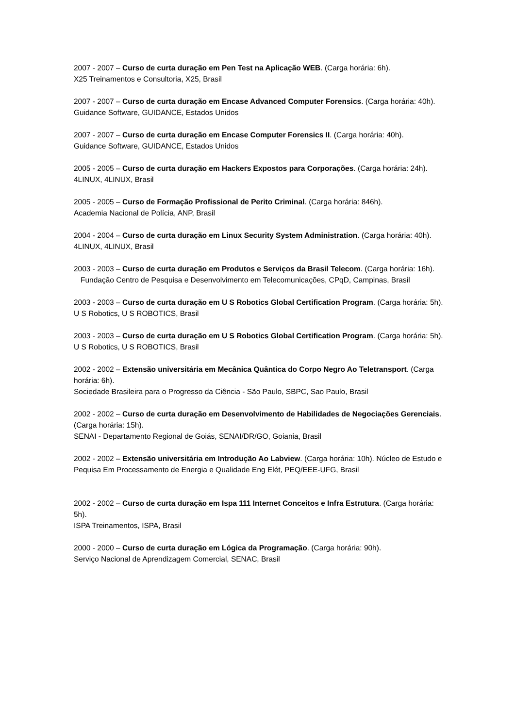2007 - 2007 – Curso de curta duração em Pen Test na Aplicação WEB. (Carga horária: 6h).
X25 Treinamentos e Consultoria, X25, Brasil
2007 - 2007 – Curso de curta duração em Encase Advanced Computer Forensics. (Carga horária: 40h).
Guidance Software, GUIDANCE, Estados Unidos
2007 - 2007 – Curso de curta duração em Encase Computer Forensics II. (Carga horária: 40h).
Guidance Software, GUIDANCE, Estados Unidos
2005 - 2005 – Curso de curta duração em Hackers Expostos para Corporações. (Carga horária: 24h).
4LINUX, 4LINUX, Brasil
2005 - 2005 – Curso de Formação Profissional de Perito Criminal. (Carga horária: 846h).
Academia Nacional de Polícia, ANP, Brasil
2004 - 2004 – Curso de curta duração em Linux Security System Administration. (Carga horária: 40h).
4LINUX, 4LINUX, Brasil
2003 - 2003 – Curso de curta duração em Produtos e Serviços da Brasil Telecom. (Carga horária: 16h).
Fundação Centro de Pesquisa e Desenvolvimento em Telecomunicações, CPqD, Campinas, Brasil
2003 - 2003 – Curso de curta duração em U S Robotics Global Certification Program. (Carga horária: 5h).
U S Robotics, U S ROBOTICS, Brasil
2003 - 2003 – Curso de curta duração em U S Robotics Global Certification Program. (Carga horária: 5h).
U S Robotics, U S ROBOTICS, Brasil
2002 - 2002 – Extensão universitária em Mecânica Quântica do Corpo Negro Ao Teletransport. (Carga horária: 6h).
Sociedade Brasileira para o Progresso da Ciência - São Paulo, SBPC, Sao Paulo, Brasil
2002 - 2002 – Curso de curta duração em Desenvolvimento de Habilidades de Negociações Gerenciais. (Carga horária: 15h).
SENAI - Departamento Regional de Goiás, SENAI/DR/GO, Goiania, Brasil
2002 - 2002 – Extensão universitária em Introdução Ao Labview. (Carga horária: 10h). Núcleo de Estudo e Pequisa Em Processamento de Energia e Qualidade Eng Elét, PEQ/EEE-UFG, Brasil
2002 - 2002 – Curso de curta duração em Ispa 111 Internet Conceitos e Infra Estrutura. (Carga horária: 5h).
ISPA Treinamentos, ISPA, Brasil
2000 - 2000 – Curso de curta duração em Lógica da Programação. (Carga horária: 90h).
Serviço Nacional de Aprendizagem Comercial, SENAC, Brasil